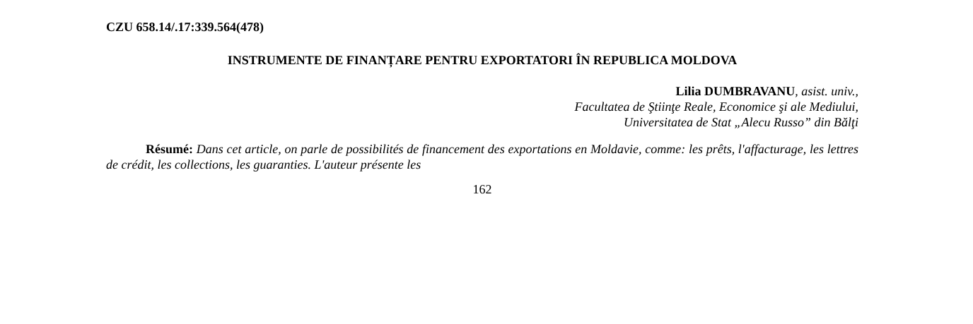CZU 658.14/.17:339.564(478)
INSTRUMENTE DE FINANȚARE PENTRU EXPORTATORI ÎN REPUBLICA MOLDOVA
Lilia DUMBRAVANU, asist. univ.,
Facultatea de Ştiinţe Reale, Economice şi ale Mediului,
Universitatea de Stat „Alecu Russo” din Bălţi
Résumé: Dans cet article, on parle de possibilités de financement des exportations en Moldavie, comme: les prêts, l'affacturage, les lettres de crédit, les collections, les guaranties. L'auteur présente les
162